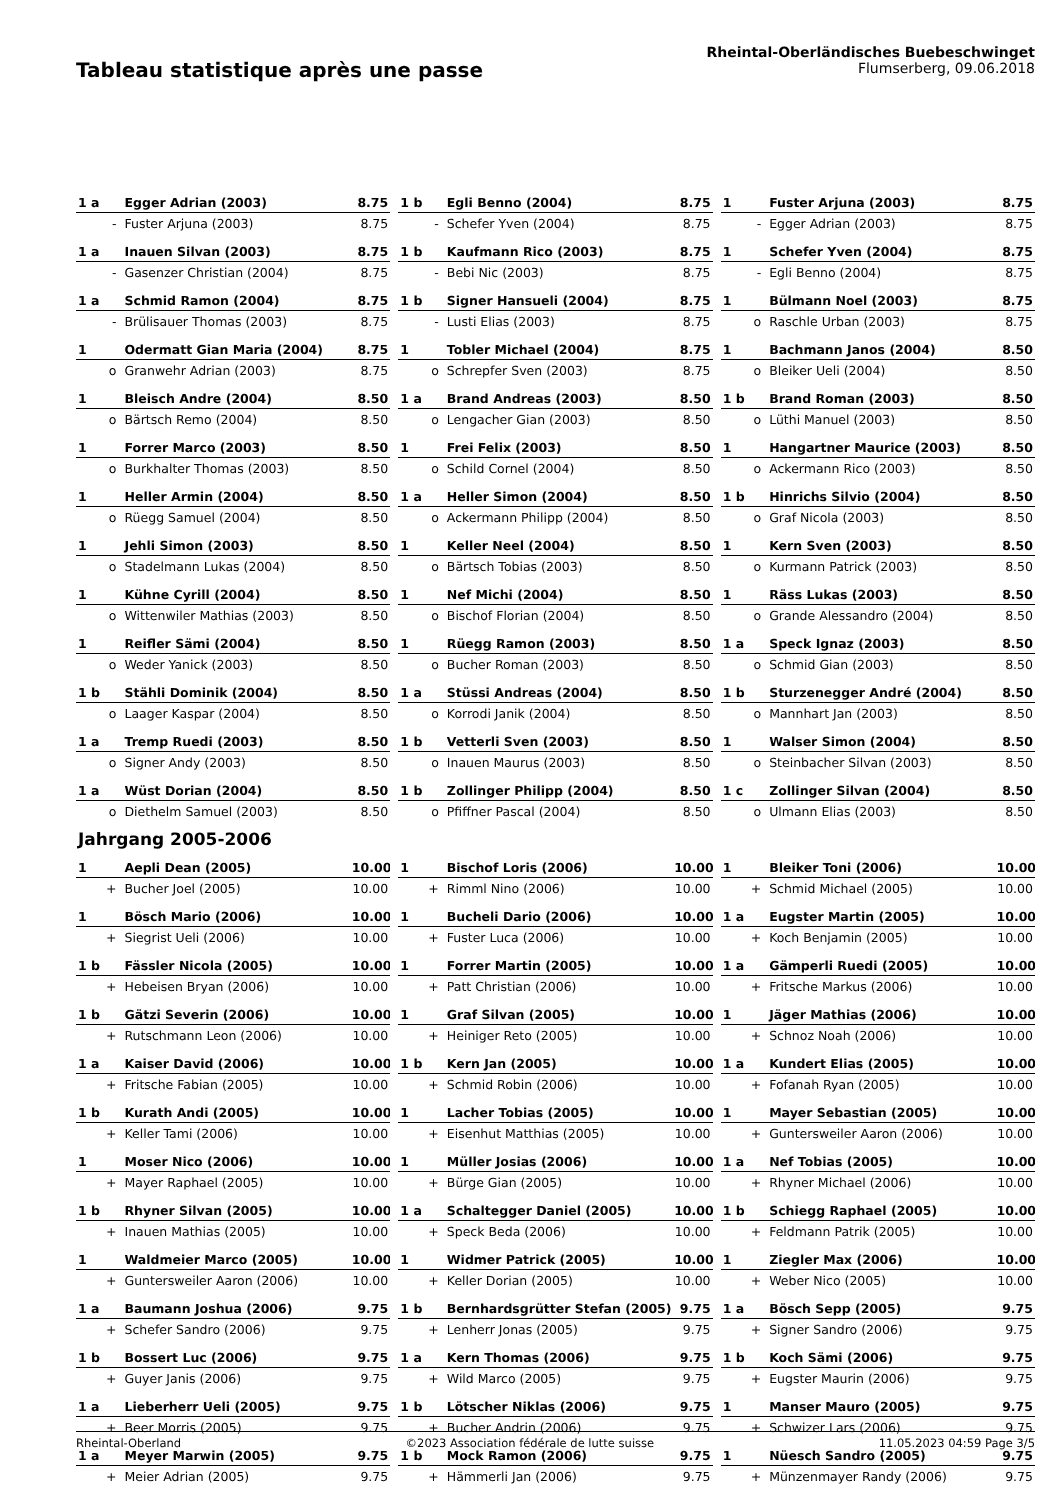Tableau statistique après une passe
Rheintal-Oberländisches Buebeschwinget
Flumserberg, 09.06.2018
| 1 a | Egger Adrian (2003) | 8.75 | | 1 b | Egli Benno (2004) | 8.75 | | 1 | Fuster Arjuna (2003) | 8.75 |
| - | Fuster Arjuna (2003) | 8.75 | | - | Schefer Yven (2004) | 8.75 | | - | Egger Adrian (2003) | 8.75 |
| 1 a | Inauen Silvan (2003) | 8.75 | | 1 b | Kaufmann Rico (2003) | 8.75 | | 1 | Schefer Yven (2004) | 8.75 |
| - | Gasenzer Christian (2004) | 8.75 | | - | Bebi Nic (2003) | 8.75 | | - | Egli Benno (2004) | 8.75 |
| 1 a | Schmid Ramon (2004) | 8.75 | | 1 b | Signer Hansueli (2004) | 8.75 | | 1 | Bülmann Noel (2003) | 8.75 |
| - | Brülisauer Thomas (2003) | 8.75 | | - | Lusti Elias (2003) | 8.75 | | o | Raschle Urban (2003) | 8.75 |
| 1 | Odermatt Gian Maria (2004) | 8.75 | | 1 | Tobler Michael (2004) | 8.75 | | 1 | Bachmann Janos (2004) | 8.50 |
| o | Granwehr Adrian (2003) | 8.75 | | o | Schrepfer Sven (2003) | 8.75 | | o | Bleiker Ueli (2004) | 8.50 |
| 1 | Bleisch Andre (2004) | 8.50 | | 1 a | Brand Andreas (2003) | 8.50 | | 1 b | Brand Roman (2003) | 8.50 |
| o | Bärtsch Remo (2004) | 8.50 | | o | Lengacher Gian (2003) | 8.50 | | o | Lüthi Manuel (2003) | 8.50 |
| 1 | Forrer Marco (2003) | 8.50 | | 1 | Frei Felix (2003) | 8.50 | | 1 | Hangartner Maurice (2003) | 8.50 |
| o | Burkhalter Thomas (2003) | 8.50 | | o | Schild Cornel (2004) | 8.50 | | o | Ackermann Rico (2003) | 8.50 |
| 1 | Heller Armin (2004) | 8.50 | | 1 a | Heller Simon (2004) | 8.50 | | 1 b | Hinrichs Silvio (2004) | 8.50 |
| o | Rüegg Samuel (2004) | 8.50 | | o | Ackermann Philipp (2004) | 8.50 | | o | Graf Nicola (2003) | 8.50 |
| 1 | Jehli Simon (2003) | 8.50 | | 1 | Keller Neel (2004) | 8.50 | | 1 | Kern Sven (2003) | 8.50 |
| o | Stadelmann Lukas (2004) | 8.50 | | o | Bärtsch Tobias (2003) | 8.50 | | o | Kurmann Patrick (2003) | 8.50 |
| 1 | Kühne Cyrill (2004) | 8.50 | | 1 | Nef Michi (2004) | 8.50 | | 1 | Räss Lukas (2003) | 8.50 |
| o | Wittenwiler Mathias (2003) | 8.50 | | o | Bischof Florian (2004) | 8.50 | | o | Grande Alessandro (2004) | 8.50 |
| 1 | Reifler Sämi (2004) | 8.50 | | 1 | Rüegg Ramon (2003) | 8.50 | | 1 a | Speck Ignaz (2003) | 8.50 |
| o | Weder Yanick (2003) | 8.50 | | o | Bucher Roman (2003) | 8.50 | | o | Schmid Gian (2003) | 8.50 |
| 1 b | Stähli Dominik (2004) | 8.50 | | 1 a | Stüssi Andreas (2004) | 8.50 | | 1 b | Sturzenegger André (2004) | 8.50 |
| o | Laager Kaspar (2004) | 8.50 | | o | Korrodi Janik (2004) | 8.50 | | o | Mannhart Jan (2003) | 8.50 |
| 1 a | Tremp Ruedi (2003) | 8.50 | | 1 b | Vetterli Sven (2003) | 8.50 | | 1 | Walser Simon (2004) | 8.50 |
| o | Signer Andy (2003) | 8.50 | | o | Inauen Maurus (2003) | 8.50 | | o | Steinbacher Silvan (2003) | 8.50 |
| 1 a | Wüst Dorian (2004) | 8.50 | | 1 b | Zollinger Philipp (2004) | 8.50 | | 1 c | Zollinger Silvan (2004) | 8.50 |
| o | Diethelm Samuel (2003) | 8.50 | | o | Pfiffner Pascal (2004) | 8.50 | | o | Ulmann Elias (2003) | 8.50 |
| Jahrgang 2005-2006 | | | | | | | | | | |
| 1 | Aepli Dean (2005) | 10.00 | | 1 | Bischof Loris (2006) | 10.00 | | 1 | Bleiker Toni (2006) | 10.00 |
| + | Bucher Joel (2005) | 10.00 | | + | Rimml Nino (2006) | 10.00 | | + | Schmid Michael (2005) | 10.00 |
| 1 | Bösch Mario (2006) | 10.00 | | 1 | Bucheli Dario (2006) | 10.00 | | 1 a | Eugster Martin (2005) | 10.00 |
| + | Siegrist Ueli (2006) | 10.00 | | + | Fuster Luca (2006) | 10.00 | | + | Koch Benjamin (2005) | 10.00 |
| 1 b | Fässler Nicola (2005) | 10.00 | | 1 | Forrer Martin (2005) | 10.00 | | 1 a | Gämperli Ruedi (2005) | 10.00 |
| + | Hebeisen Bryan (2006) | 10.00 | | + | Patt Christian (2006) | 10.00 | | + | Fritsche Markus (2006) | 10.00 |
| 1 b | Gätzi Severin (2006) | 10.00 | | 1 | Graf Silvan (2005) | 10.00 | | 1 | Jäger Mathias (2006) | 10.00 |
| + | Rutschmann Leon (2006) | 10.00 | | + | Heiniger Reto (2005) | 10.00 | | + | Schnoz Noah (2006) | 10.00 |
| 1 a | Kaiser David (2006) | 10.00 | | 1 b | Kern Jan (2005) | 10.00 | | 1 a | Kundert Elias (2005) | 10.00 |
| + | Fritsche Fabian (2005) | 10.00 | | + | Schmid Robin (2006) | 10.00 | | + | Fofanah Ryan (2005) | 10.00 |
| 1 b | Kurath Andi (2005) | 10.00 | | 1 | Lacher Tobias (2005) | 10.00 | | 1 | Mayer Sebastian (2005) | 10.00 |
| + | Keller Tami (2006) | 10.00 | | + | Eisenhut Matthias (2005) | 10.00 | | + | Guntersweiler Aaron (2006) | 10.00 |
| 1 | Moser Nico (2006) | 10.00 | | 1 | Müller Josias (2006) | 10.00 | | 1 a | Nef Tobias (2005) | 10.00 |
| + | Mayer Raphael (2005) | 10.00 | | + | Bürge Gian (2005) | 10.00 | | + | Rhyner Michael (2006) | 10.00 |
| 1 b | Rhyner Silvan (2005) | 10.00 | | 1 a | Schaltegger Daniel (2005) | 10.00 | | 1 b | Schiegg Raphael (2005) | 10.00 |
| + | Inauen Mathias (2005) | 10.00 | | + | Speck Beda (2006) | 10.00 | | + | Feldmann Patrik (2005) | 10.00 |
| 1 | Waldmeier Marco (2005) | 10.00 | | 1 | Widmer Patrick (2005) | 10.00 | | 1 | Ziegler Max (2006) | 10.00 |
| + | Guntersweiler Aaron (2006) | 10.00 | | + | Keller Dorian (2005) | 10.00 | | + | Weber Nico (2005) | 10.00 |
| 1 a | Baumann Joshua (2006) | 9.75 | | 1 b | Bernhardsgrütter Stefan (2005) | 9.75 | | 1 a | Bösch Sepp (2005) | 9.75 |
| + | Schefer Sandro (2006) | 9.75 | | + | Lenherr Jonas (2005) | 9.75 | | + | Signer Sandro (2006) | 9.75 |
| 1 b | Bossert Luc (2006) | 9.75 | | 1 a | Kern Thomas (2006) | 9.75 | | 1 b | Koch Sämi (2006) | 9.75 |
| + | Guyer Janis (2006) | 9.75 | | + | Wild Marco (2005) | 9.75 | | + | Eugster Maurin (2006) | 9.75 |
| 1 a | Lieberherr Ueli (2005) | 9.75 | | 1 b | Lötscher Niklas (2006) | 9.75 | | 1 | Manser Mauro (2005) | 9.75 |
| + | Beer Morris (2005) | 9.75 | | + | Bucher Andrin (2006) | 9.75 | | + | Schwizer Lars (2006) | 9.75 |
| 1 a | Meyer Marwin (2005) | 9.75 | | 1 b | Mock Ramon (2006) | 9.75 | | 1 | Nüesch Sandro (2005) | 9.75 |
| + | Meier Adrian (2005) | 9.75 | | + | Hämmerli Jan (2006) | 9.75 | | + | Münzenmayer Randy (2006) | 9.75 |
Rheintal-Oberland ©2023 Association fédérale de lutte suisse 11.05.2023 04:59 Page 3/5